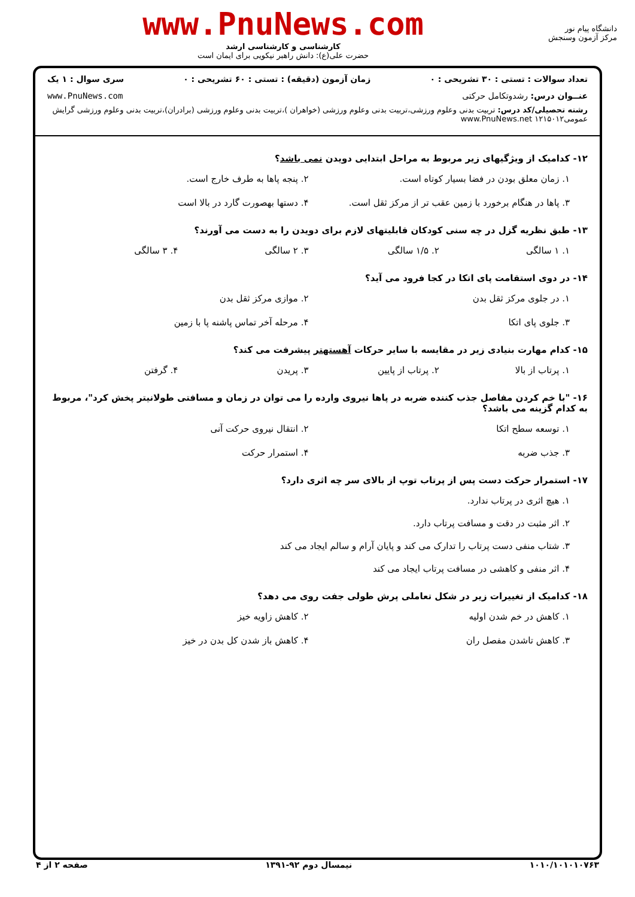دانشگاه پیام نور
مرکز آزمون وسنجش
www.PnuNews.com
کارشناسی و کارشناسی ارشد
حضرت علی(ع): دانش راهبر نیکویی برای ایمان است
تعداد سوالات : تستی : ۳۰ تشریحی : ۰ زمان آزمون (دقیقه) : تستی : ۶۰ تشریحی : ۰ سری سوال : ۱ یک
عنــوان درس: رشدوتکامل حرکتی www.PnuNews.com
رشته تحصیلی/کد درس: تربیت بدنی وعلوم ورزشی،تربیت بدنی وعلوم ورزشی (خواهران )،تربیت بدنی وعلوم ورزشی (برادران)،تربیت بدنی وعلوم ورزشی گرایش عمومی۱۲۱۵۰۱۲ www.PnuNews.net
۱۲- کدامیک از ویژگیهای زیر مربوط به مراحل ابتدایی دویدن نمی باشد؟
۱. زمان معلق بودن در فضا بسیار کوتاه است.
۲. پنجه پاها به طرف خارج است.
۳. پاها در هنگام برخورد با زمین عقب تر از مرکز ثقل است.
۴. دستها بهصورت گارد در بالا است
۱۳- طبق نظریه گزل در چه سنی کودکان قابلیتهای لازم برای دویدن را به دست می آورند؟
۱. ۱ سالگی
۲. ۱/۵ سالگی
۳. ۲ سالگی
۴. ۳ سالگی
۱۴- در دوی استقامت پای اتکا در کجا فرود می آید؟
۱. در جلوی مرکز ثقل بدن
۲. موازی مرکز ثقل بدن
۳. جلوی پای اتکا
۴. مرحله آخر تماس پاشنه پا با زمین
۱۵- کدام مهارت بنیادی زیر در مقایسه با سایر حرکات آهستهتر پیشرفت می کند؟
۱. پرتاب از بالا
۲. پرتاب از پایین
۳. پریدن
۴. گرفتن
۱۶- "با خم کردن مفاصل جذب کننده ضربه در پاها نیروی وارده را می توان در زمان و مسافتی طولانیتر پخش کرد"، مربوط به کدام گزینه می باشد؟
۱. توسعه سطح اتکا
۲. انتقال نیروی حرکت آنی
۳. جذب ضربه
۴. استمرار حرکت
۱۷- استمرار حرکت دست پس از پرتاب توپ از بالای سر چه اثری دارد؟
۱. هیچ اثری در پرتاب ندارد.
۲. اثر مثبت در دقت و مسافت پرتاب دارد.
۳. شتاب منفی دست پرتاب را تدارک می کند و پایان آرام و سالم ایجاد می کند
۴. اثر منفی و کاهشی در مسافت پرتاب ایجاد می کند
۱۸- کدامیک از تغییرات زیر در شکل تعاملی پرش طولی جفت روی می دهد؟
۱. کاهش در خم شدن اولیه
۲. کاهش زاویه خیز
۳. کاهش تاشدن مفصل ران
۴. کاهش باز شدن کل بدن در خیز
۱۰۱۰/۱۰۱۰۱۰۷۶۳ نیمسال دوم ۹۲-۱۳۹۱ صفحه ۲ از ۴